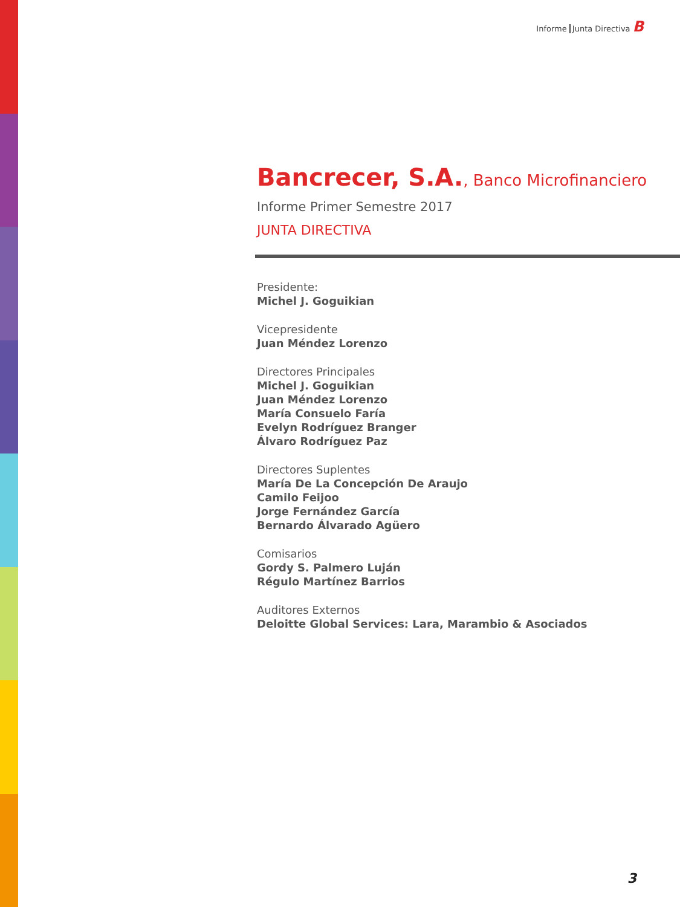Informe Junta Directiva B
Bancrecer, S.A., Banco Microfinanciero
Informe Primer Semestre 2017
JUNTA DIRECTIVA
Presidente:
Michel J. Goguikian
Vicepresidente
Juan Méndez Lorenzo
Directores Principales
Michel J. Goguikian
Juan Méndez Lorenzo
María Consuelo Faría
Evelyn Rodríguez Branger
Álvaro Rodríguez Paz
Directores Suplentes
María De La Concepción De Araujo
Camilo Feijoo
Jorge Fernández García
Bernardo Álvarado Agüero
Comisarios
Gordy S. Palmero Luján
Régulo Martínez Barrios
Auditores Externos
Deloitte Global Services: Lara, Marambio & Asociados
3